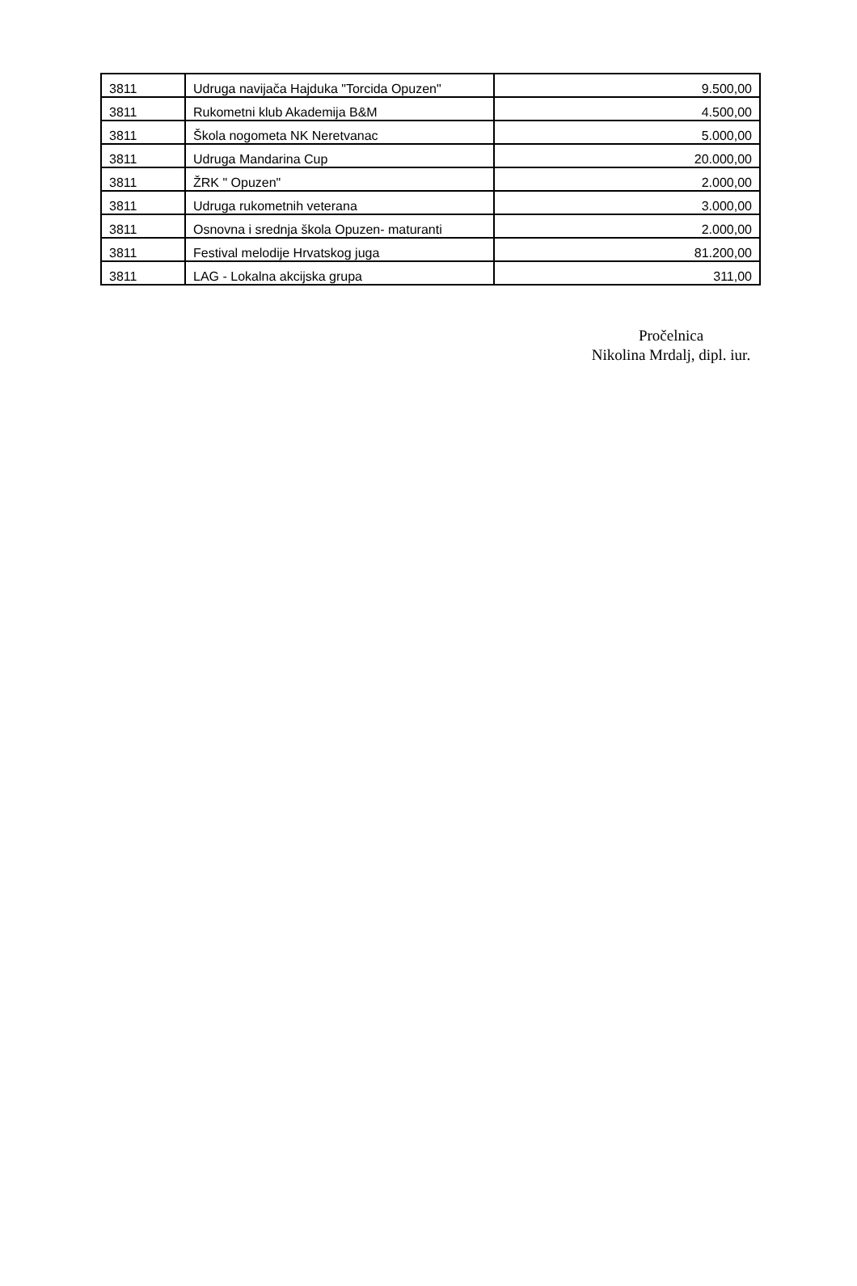| 3811 | Udruga navijača Hajduka "Torcida Opuzen" | 9.500,00 |
| 3811 | Rukometni klub Akademija B&M | 4.500,00 |
| 3811 | Škola nogometa NK Neretvanac | 5.000,00 |
| 3811 | Udruga Mandarina Cup | 20.000,00 |
| 3811 | ŽRK " Opuzen" | 2.000,00 |
| 3811 | Udruga rukometnih veterana | 3.000,00 |
| 3811 | Osnovna i srednja škola Opuzen- maturanti | 2.000,00 |
| 3811 | Festival melodije Hrvatskog juga | 81.200,00 |
| 3811 | LAG - Lokalna akcijska grupa | 311,00 |
Pročelnica
Nikolina Mrdalj, dipl. iur.